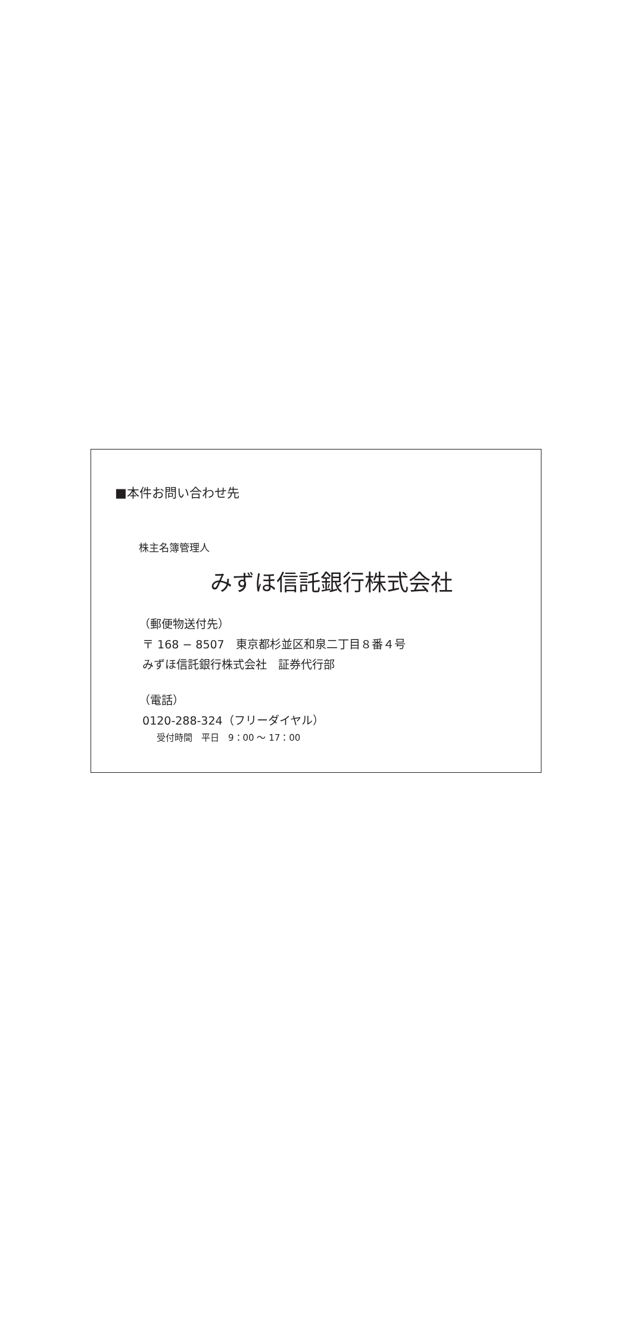■本件お問い合わせ先
株主名簿管理人
みずほ信託銀行株式会社
（郵便物送付先）
〒 168 − 8507　東京都杉並区和泉二丁目８番４号
みずほ信託銀行株式会社　証券代行部
（電話）
0120-288-324（フリーダイヤル）
受付時間　平日　9：00 〜 17：00